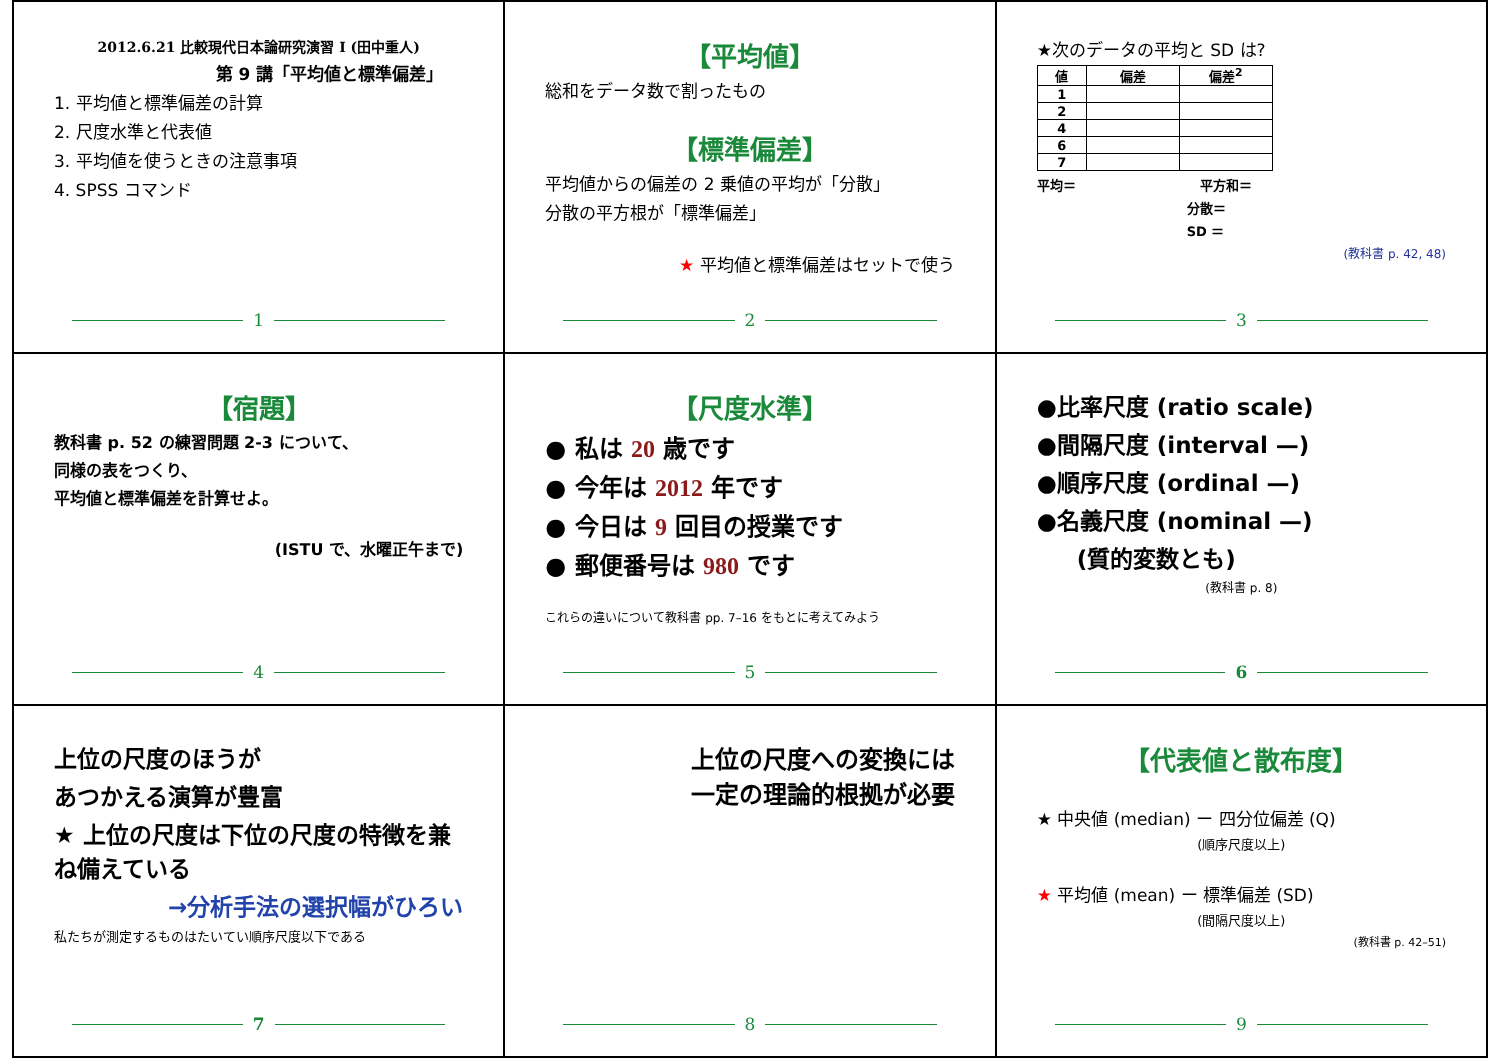2012.6.21 比較現代日本論研究演習 I (田中重人)
第 9 講「平均値と標準偏差」
1. 平均値と標準偏差の計算
2. 尺度水準と代表値
3. 平均値を使うときの注意事項
4. SPSS コマンド
1
【平均値】
総和をデータ数で割ったもの
【標準偏差】
平均値からの偏差の 2 乗値の平均が「分散」
分散の平方根が「標準偏差」
★ 平均値と標準偏差はセットで使う
2
★次のデータの平均と SD は?
| 値 | 偏差 | 偏差<sup>2</sup> |
| --- | --- | --- |
| 1 | | |
| 2 | | |
| 4 | | |
| 6 | | |
| 7 | | |
平均＝ 平方和＝
分散＝
SD ＝
(教科書 p. 42, 48)
3
【宿題】
教科書 p. 52 の練習問題 2-3 について、
同様の表をつくり、
平均値と標準偏差を計算せよ。
(ISTU で、水曜正午まで)
4
【尺度水準】
● 私は 20 歳です
● 今年は 2012 年です
● 今日は 9 回目の授業です
● 郵便番号は 980 です
これらの違いについて教科書 pp. 7–16 をもとに考えてみよう
5
●比率尺度 (ratio scale)
●間隔尺度 (interval —)
●順序尺度 (ordinal —)
●名義尺度 (nominal —)
(質的変数とも)
(教科書 p. 8)
6
上位の尺度のほうが
あつかえる演算が豊富
★ 上位の尺度は下位の尺度の特徴を兼ね備えている
→分析手法の選択幅がひろい
私たちが測定するものはたいてい順序尺度以下である
7
上位の尺度への変換には
一定の理論的根拠が必要
8
【代表値と散布度】
★ 中央値 (median) ー 四分位偏差 (Q)
(順序尺度以上)
★ 平均値 (mean) ー 標準偏差 (SD)
(間隔尺度以上)
(教科書 p. 42–51)
9